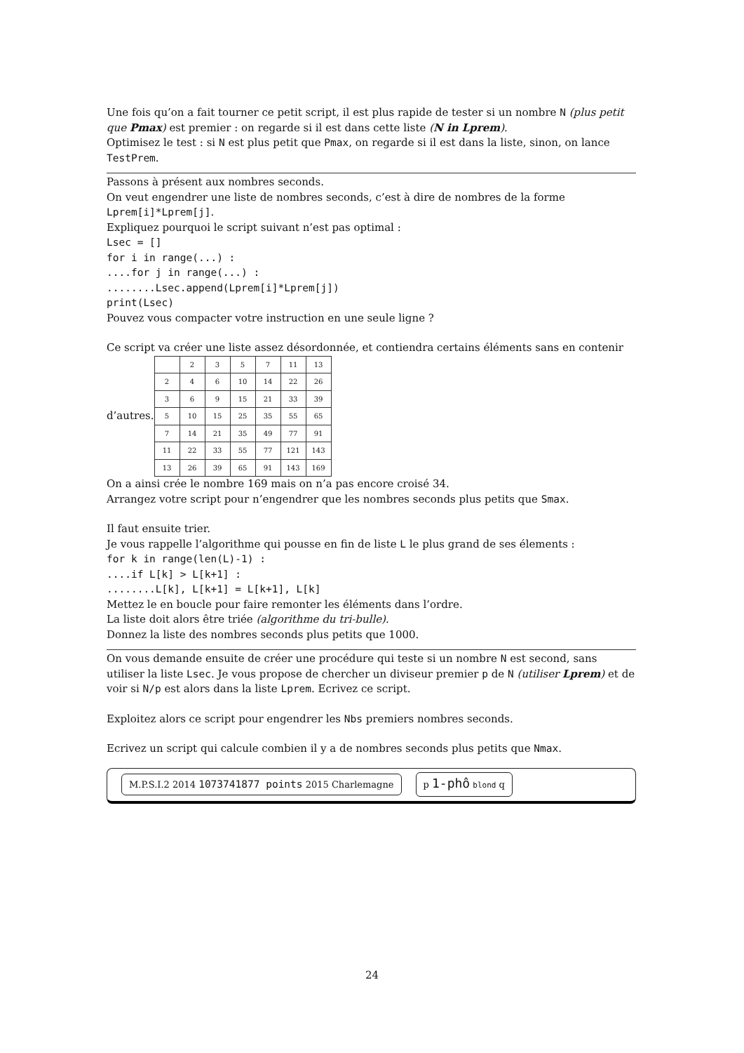Une fois qu’on a fait tourner ce petit script, il est plus rapide de tester si un nombre N (plus petit que Pmax) est premier : on regarde si il est dans cette liste (N in Lprem).
Optimisez le test : si N est plus petit que Pmax, on regarde si il est dans la liste, sinon, on lance TestPrem.
Passons à présent aux nombres seconds.
On veut engendrer une liste de nombres seconds, c’est à dire de nombres de la forme Lprem[i]*Lprem[j].
Expliquez pourquoi le script suivant n’est pas optimal :
Lsec = []
for i in range(...) :
....for j in range(...) :
........Lsec.append(Lprem[i]*Lprem[j])
print(Lsec)
Pouvez vous compacter votre instruction en une seule ligne ?
Ce script va créer une liste assez désordonnée, et contiendra certains éléments sans en contenir
d’autres.
| | 2 | 3 | 5 | 7 | 11 | 13 |
| 2 | 4 | 6 | 10 | 14 | 22 | 26 |
| 3 | 6 | 9 | 15 | 21 | 33 | 39 |
| 5 | 10 | 15 | 25 | 35 | 55 | 65 |
| 7 | 14 | 21 | 35 | 49 | 77 | 91 |
| 11 | 22 | 33 | 55 | 77 | 121 | 143 |
| 13 | 26 | 39 | 65 | 91 | 143 | 169 |
On a ainsi crée le nombre 169 mais on n’a pas encore croisé 34.
Arrangez votre script pour n’engendrer que les nombres seconds plus petits que Smax.
Il faut ensuite trier.
Je vous rappelle l’algorithme qui pousse en fin de liste L le plus grand de ses élements :
for k in range(len(L)-1) :
....if L[k] > L[k+1] :
........L[k], L[k+1] = L[k+1], L[k]
Mettez le en boucle pour faire remonter les éléments dans l’ordre.
La liste doit alors être triée (algorithme du tri-bulle).
Donnez la liste des nombres seconds plus petits que 1000.
On vous demande ensuite de créer une procédure qui teste si un nombre N est second, sans utiliser la liste Lsec. Je vous propose de chercher un diviseur premier p de N (utiliser Lprem) et de voir si N/p est alors dans la liste Lprem. Ecrivez ce script.
Exploitez alors ce script pour engendrer les Nbs premiers nombres seconds.
Ecrivez un script qui calcule combien il y a de nombres seconds plus petits que Nmax.
M.P.S.I.2 2014 1073741877 points 2015 Charlemagne p 1-phô blond q
24